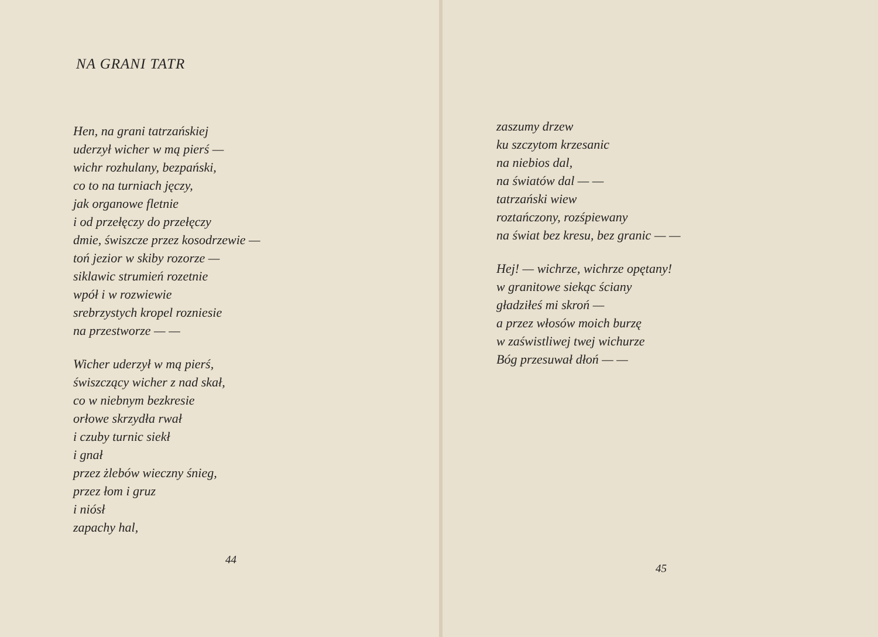NA GRANI TATR
Hen, na grani tatrzańskiej
uderzył wicher w mą pierś —
wichr rozhulany, bezpański,
co to na turniach jęczy,
jak organowe fletnie
i od przełęczy do przełęczy
dmie, świszcze przez kosodrzewie —
toń jezior w skiby rozorze —
siklawic strumień rozetnie
wpół i w rozwiewie
srebrzystych kropel rozniesie
na przestworze — —
Wicher uderzył w mą pierś,
świszczący wicher z nad skał,
co w niebnym bezkresie
orłowe skrzydła rwał
i czuby turnic siekł
i gnał
przez żlebów wieczny śnieg,
przez łom i gruz
i niósł
zapachy hal,
44
zaszumy drzew
ku szczytom krzesanic
na niebios dal,
na światów dal — —
tatrzański wiew
roztańczony, rozśpiewany
na świat bez kresu, bez granic — —
Hej! — wichrze, wichrze opętany!
w granitowe siekąc ściany
gładziłeś mi skroń —
a przez włosów moich burzę
w zaświstliwej twej wichurze
Bóg przesuwał dłoń — —
45